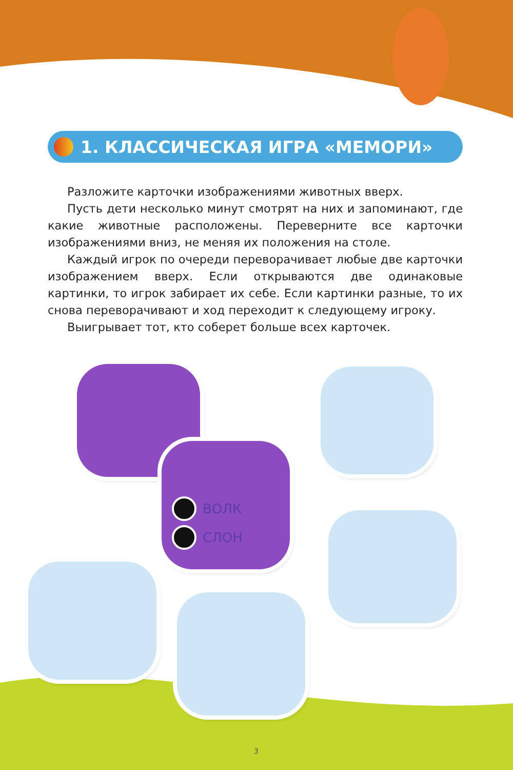1. КЛАССИЧЕСКАЯ ИГРА «МЕМОРИ»
Разложите карточки изображениями животных вверх.
Пусть дети несколько минут смотрят на них и запоминают, где какие животные расположены. Переверните все карточки изображениями вниз, не меняя их положения на столе.
Каждый игрок по очереди переворачивает любые две карточки изображением вверх. Если открываются две одинаковые картинки, то игрок забирает их себе. Если картинки разные, то их снова переворачивают и ход переходит к следующему игроку.
Выигрывает тот, кто соберет больше всех карточек.
ВОЛК
СЛОН
3